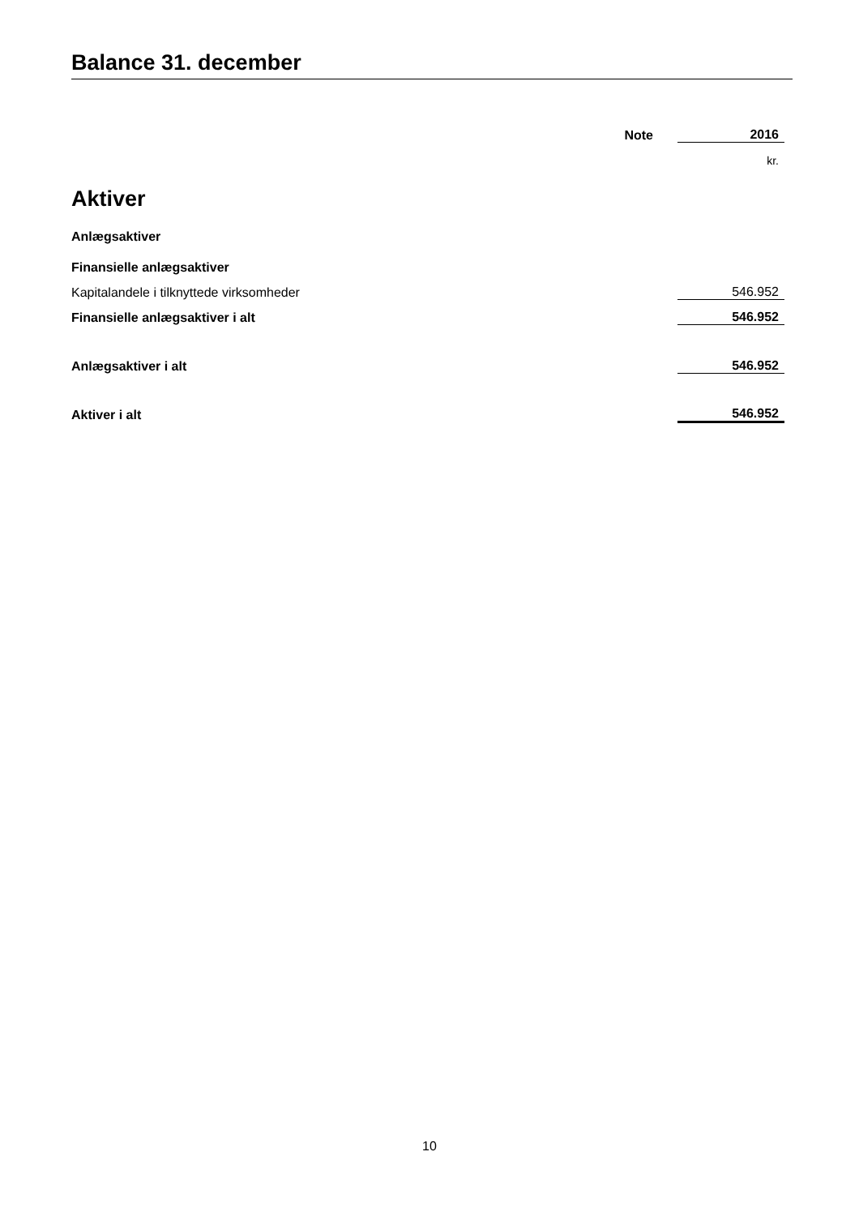Balance 31. december
| | Note | 2016 |
| --- | --- | --- |
| | | kr. |
| Aktiver | | |
| Anlægsaktiver | | |
| Finansielle anlægsaktiver | | |
| Kapitalandele i tilknyttede virksomheder | | 546.952 |
| Finansielle anlægsaktiver i alt | | 546.952 |
| Anlægsaktiver i alt | | 546.952 |
| Aktiver i alt | | 546.952 |
10